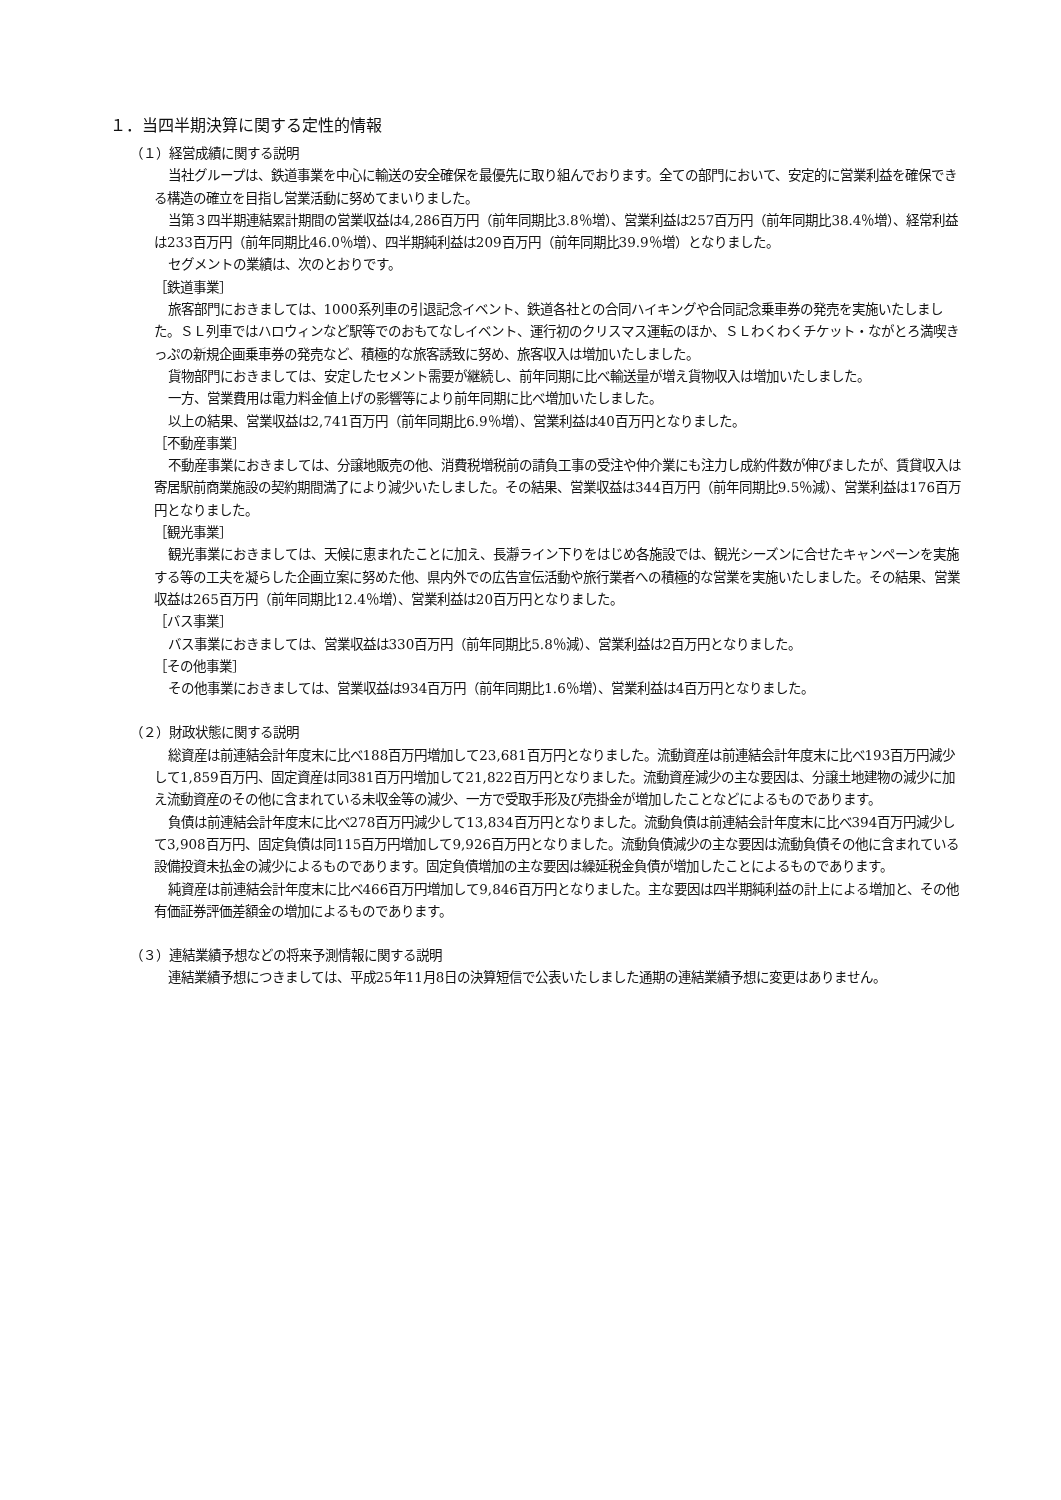１．当四半期決算に関する定性的情報
（１）経営成績に関する説明
当社グループは、鉄道事業を中心に輸送の安全確保を最優先に取り組んでおります。全ての部門において、安定的に営業利益を確保できる構造の確立を目指し営業活動に努めてまいりました。
当第３四半期連結累計期間の営業収益は4,286百万円（前年同期比3.8％増）、営業利益は257百万円（前年同期比38.4％増）、経常利益は233百万円（前年同期比46.0％増）、四半期純利益は209百万円（前年同期比39.9％増）となりました。
セグメントの業績は、次のとおりです。
［鉄道事業］
旅客部門におきましては、1000系列車の引退記念イベント、鉄道各社との合同ハイキングや合同記念乗車券の発売を実施いたしました。ＳＬ列車ではハロウィンなど駅等でのおもてなしイベント、運行初のクリスマス運転のほか、ＳＬわくわくチケット・ながとろ満喫きっぷの新規企画乗車券の発売など、積極的な旅客誘致に努め、旅客収入は増加いたしました。
貨物部門におきましては、安定したセメント需要が継続し、前年同期に比べ輸送量が増え貨物収入は増加いたしました。
一方、営業費用は電力料金値上げの影響等により前年同期に比べ増加いたしました。
以上の結果、営業収益は2,741百万円（前年同期比6.9％増）、営業利益は40百万円となりました。
［不動産事業］
不動産事業におきましては、分譲地販売の他、消費税増税前の請負工事の受注や仲介業にも注力し成約件数が伸びましたが、賃貸収入は寄居駅前商業施設の契約期間満了により減少いたしました。その結果、営業収益は344百万円（前年同期比9.5％減）、営業利益は176百万円となりました。
［観光事業］
観光事業におきましては、天候に恵まれたことに加え、長瀞ライン下りをはじめ各施設では、観光シーズンに合せたキャンペーンを実施する等の工夫を凝らした企画立案に努めた他、県内外での広告宣伝活動や旅行業者への積極的な営業を実施いたしました。その結果、営業収益は265百万円（前年同期比12.4％増）、営業利益は20百万円となりました。
［バス事業］
バス事業におきましては、営業収益は330百万円（前年同期比5.8％減）、営業利益は2百万円となりました。
［その他事業］
その他事業におきましては、営業収益は934百万円（前年同期比1.6％増）、営業利益は4百万円となりました。
（２）財政状態に関する説明
総資産は前連結会計年度末に比べ188百万円増加して23,681百万円となりました。流動資産は前連結会計年度末に比べ193百万円減少して1,859百万円、固定資産は同381百万円増加して21,822百万円となりました。流動資産減少の主な要因は、分譲土地建物の減少に加え流動資産のその他に含まれている未収金等の減少、一方で受取手形及び売掛金が増加したことなどによるものであります。
負債は前連結会計年度末に比べ278百万円減少して13,834百万円となりました。流動負債は前連結会計年度末に比べ394百万円減少して3,908百万円、固定負債は同115百万円増加して9,926百万円となりました。流動負債減少の主な要因は流動負債その他に含まれている設備投資未払金の減少によるものであります。固定負債増加の主な要因は繰延税金負債が増加したことによるものであります。
純資産は前連結会計年度末に比べ466百万円増加して9,846百万円となりました。主な要因は四半期純利益の計上による増加と、その他有価証券評価差額金の増加によるものであります。
（３）連結業績予想などの将来予測情報に関する説明
連結業績予想につきましては、平成25年11月8日の決算短信で公表いたしました通期の連結業績予想に変更はありません。